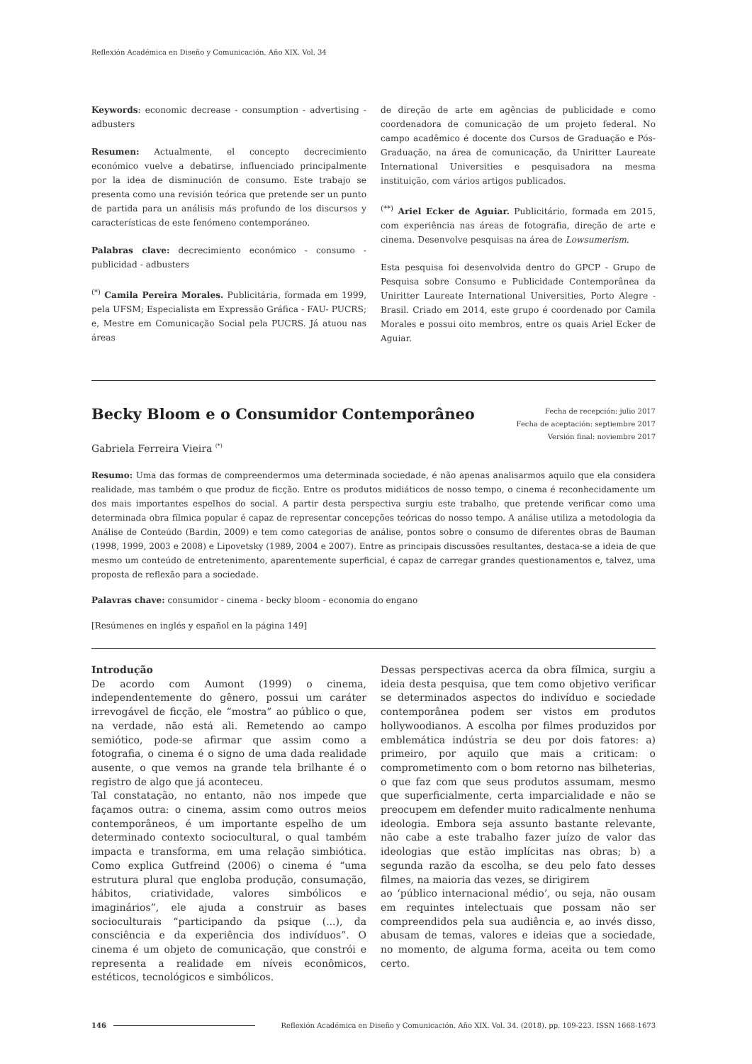Reflexión Académica en Diseño y Comunicación. Año XIX. Vol. 34
Keywords: economic decrease - consumption - advertising - adbusters
Resumen: Actualmente, el concepto decrecimiento económico vuelve a debatirse, influenciado principalmente por la idea de disminución de consumo. Este trabajo se presenta como una revisión teórica que pretende ser un punto de partida para un análisis más profundo de los discursos y características de este fenómeno contemporáneo.
Palabras clave: decrecimiento económico - consumo - publicidad - adbusters
<sup>(*)</sup> Camila Pereira Morales. Publicitária, formada em 1999, pela UFSM; Especialista em Expressão Gráfica - FAU- PUCRS; e, Mestre em Comunicação Social pela PUCRS. Já atuou nas áreas
de direção de arte em agências de publicidade e como coordenadora de comunicação de um projeto federal. No campo acadêmico é docente dos Cursos de Graduação e Pós-Graduação, na área de comunicação, da Uniritter Laureate International Universities e pesquisadora na mesma instituição, com vários artigos publicados.
<sup>(**)</sup> Ariel Ecker de Aguiar. Publicitário, formada em 2015, com experiência nas áreas de fotografia, direção de arte e cinema. Desenvolve pesquisas na área de Lowsumerism.
Esta pesquisa foi desenvolvida dentro do GPCP - Grupo de Pesquisa sobre Consumo e Publicidade Contemporânea da Uniritter Laureate International Universities, Porto Alegre - Brasil. Criado em 2014, este grupo é coordenado por Camila Morales e possui oito membros, entre os quais Ariel Ecker de Aguiar.
Becky Bloom e o Consumidor Contemporâneo
Gabriela Ferreira Vieira <sup>(*)</sup>
Fecha de recepción: julio 2017
Fecha de aceptación: septiembre 2017
Versión final: noviembre 2017
Resumo: Uma das formas de compreendermos uma determinada sociedade, é não apenas analisarmos aquilo que ela considera realidade, mas também o que produz de ficção. Entre os produtos midiáticos de nosso tempo, o cinema é reconhecidamente um dos mais importantes espelhos do social. A partir desta perspectiva surgiu este trabalho, que pretende verificar como uma determinada obra fílmica popular é capaz de representar concepções teóricas do nosso tempo. A análise utiliza a metodologia da Análise de Conteúdo (Bardin, 2009) e tem como categorias de análise, pontos sobre o consumo de diferentes obras de Bauman (1998, 1999, 2003 e 2008) e Lipovetsky (1989, 2004 e 2007). Entre as principais discussões resultantes, destaca-se a ideia de que mesmo um conteúdo de entretenimento, aparentemente superficial, é capaz de carregar grandes questionamentos e, talvez, uma proposta de reflexão para a sociedade.
Palavras chave: consumidor - cinema - becky bloom - economia do engano
[Resúmenes en inglés y español en la página 149]
Introdução
De acordo com Aumont (1999) o cinema, independentemente do gênero, possui um caráter irrevogável de ficção, ele “mostra” ao público o que, na verdade, não está ali. Remetendo ao campo semiótico, pode-se afirmar que assim como a fotografia, o cinema é o signo de uma dada realidade ausente, o que vemos na grande tela brilhante é o registro de algo que já aconteceu.
Tal constatação, no entanto, não nos impede que façamos outra: o cinema, assim como outros meios contemporâneos, é um importante espelho de um determinado contexto sociocultural, o qual também impacta e transforma, em uma relação simbiótica. Como explica Gutfreind (2006) o cinema é “uma estrutura plural que engloba produção, consumação, hábitos, criatividade, valores simbólicos e imaginários”, ele ajuda a construir as bases socioculturais “participando da psique (...), da consciência e da experiência dos indivíduos”. O cinema é um objeto de comunicação, que constrói e representa a realidade em níveis econômicos, estéticos, tecnológicos e simbólicos.
Dessas perspectivas acerca da obra fílmica, surgiu a ideia desta pesquisa, que tem como objetivo verificar se determinados aspectos do indivíduo e sociedade contemporânea podem ser vistos em produtos hollywoodianos. A escolha por filmes produzidos por emblemática indústria se deu por dois fatores: a) primeiro, por aquilo que mais a criticam: o comprometimento com o bom retorno nas bilheterias, o que faz com que seus produtos assumam, mesmo que superficialmente, certa imparcialidade e não se preocupem em defender muito radicalmente nenhuma ideologia. Embora seja assunto bastante relevante, não cabe a este trabalho fazer juízo de valor das ideologias que estão implícitas nas obras; b) a segunda razão da escolha, se deu pelo fato desses filmes, na maioria das vezes, se dirigirem
ao ‘público internacional médio’, ou seja, não ousam em requintes intelectuais que possam não ser compreendidos pela sua audiência e, ao invés disso, abusam de temas, valores e ideias que a sociedade, no momento, de alguma forma, aceita ou tem como certo.
146 Reflexión Académica en Diseño y Comunicación. Año XIX. Vol. 34. (2018). pp. 109-223. ISSN 1668-1673